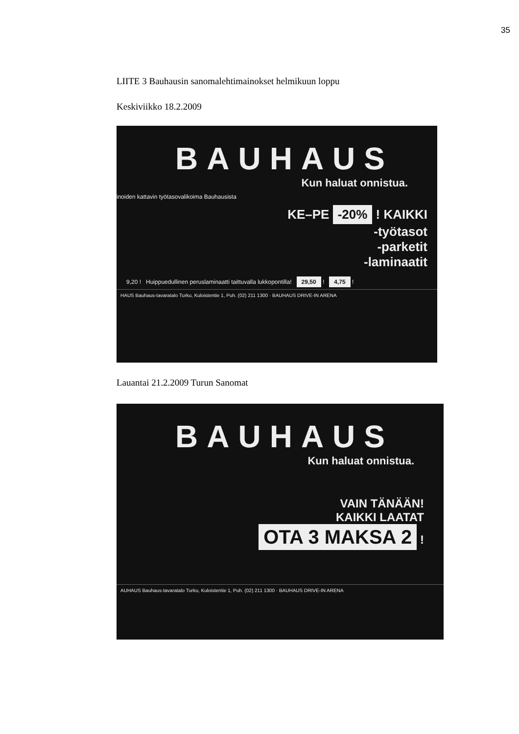35
LIITE 3 Bauhausin sanomalehtimainokset helmikuun loppu
Keskiviikko 18.2.2009
BAUHAUS
Kun haluat onnistua.
inoiden kattavin työtasovalikoima Bauhausista
KE–PE -20% ! KAIKKI
-työtasot
-parketit
-laminaatit
9,20 ! Huippuedullinen peruslaminaatti taittuvalla lukkopontilla! 29,50 ! 4,75 !
HAUS Bauhaus-tavaratalo Turku, Kuloistentie 1, Puh. (02) 211 1300 · BAUHAUS DRIVE-IN ARENA
Lauantai 21.2.2009 Turun Sanomat
BAUHAUS
Kun haluat onnistua.
VAIN TÄNÄÄN!
KAIKKI LAATAT
OTA 3 MAKSA 2 !
AUHAUS Bauhaus-tavaratalo Turku, Kuloistentie 1, Puh. (02) 211 1300 · BAUHAUS DRIVE-IN ARENA